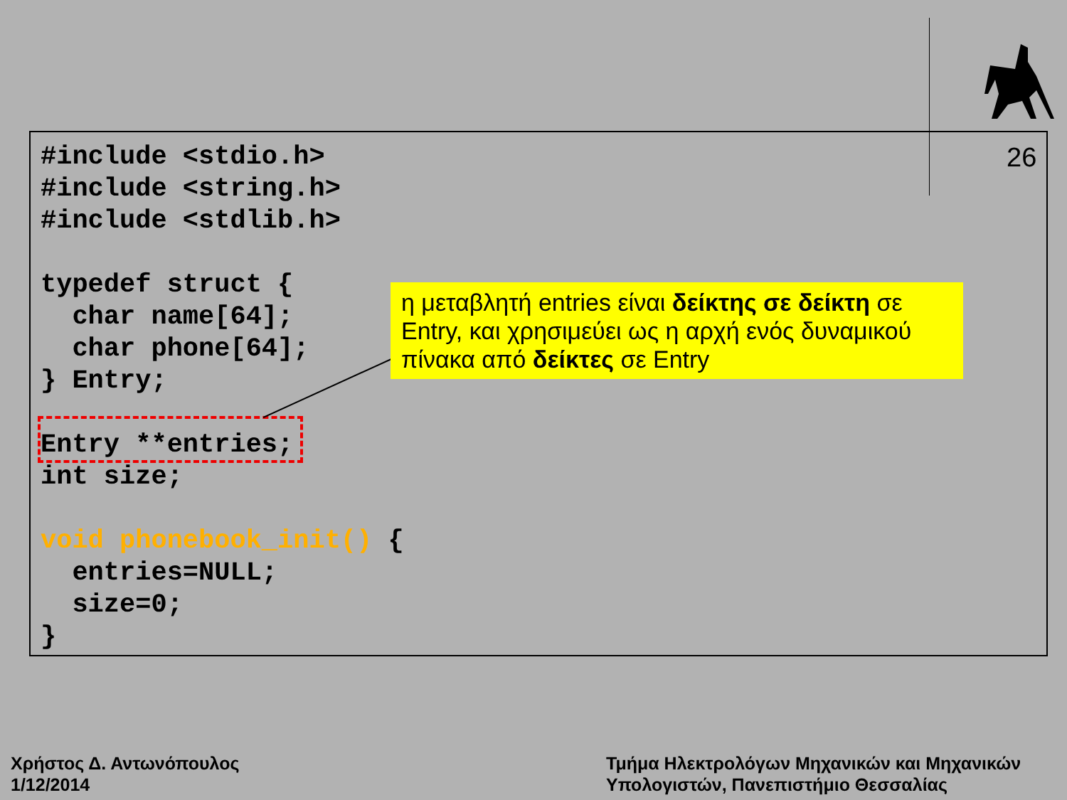26
#include <stdio.h>
#include <string.h>
#include <stdlib.h>

typedef struct {
  char name[64];
  char phone[64];
} Entry;

Entry **entries;
int size;

void phonebook_init() {
  entries=NULL;
  size=0;
}
η μεταβλητή entries είναι δείκτης σε δείκτη σε Entry, και χρησιμεύει ως η αρχή ενός δυναμικού πίνακα από δείκτες σε Entry
Χρήστος Δ. Αντωνόπουλος
1/12/2014
Τμήμα Ηλεκτρολόγων Μηχανικών και Μηχανικών
Υπολογιστών, Πανεπιστήμιο Θεσσαλίας